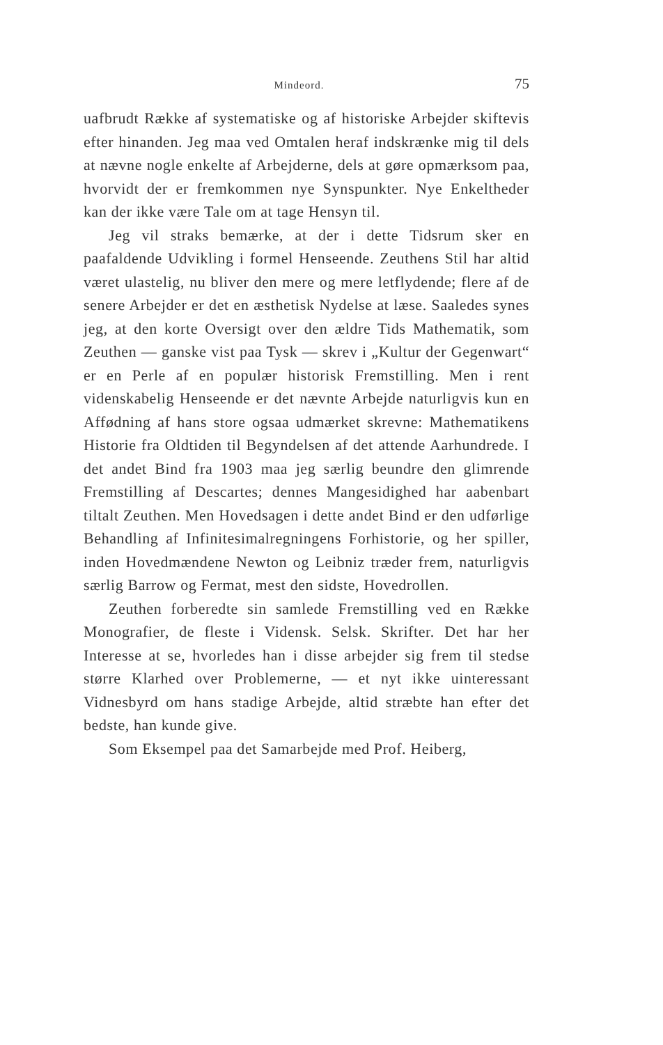Mindeord. 75
uafbrudt Række af systematiske og af historiske Arbejder skiftevis efter hinanden. Jeg maa ved Omtalen heraf indskrænke mig til dels at nævne nogle enkelte af Arbejderne, dels at gøre opmærksom paa, hvorvidt der er fremkommen nye Synspunkter. Nye Enkeltheder kan der ikke være Tale om at tage Hensyn til.
Jeg vil straks bemærke, at der i dette Tidsrum sker en paafaldende Udvikling i formel Henseende. Zeuthens Stil har altid været ulastelig, nu bliver den mere og mere letflydende; flere af de senere Arbejder er det en æsthetisk Nydelse at læse. Saaledes synes jeg, at den korte Oversigt over den ældre Tids Mathematik, som Zeuthen — ganske vist paa Tysk — skrev i „Kultur der Gegenwart“ er en Perle af en populær historisk Fremstilling. Men i rent videnskabelig Henseende er det nævnte Arbejde naturligvis kun en Affødning af hans store ogsaa udmærket skrevne: Mathematikens Historie fra Oldtiden til Begyndelsen af det attende Aarhundrede. I det andet Bind fra 1903 maa jeg særlig beundre den glimrende Fremstilling af Descartes; dennes Mangesidighed har aabenbart tiltalt Zeuthen. Men Hovedsagen i dette andet Bind er den udførlige Behandling af Infinitesimalregningens Forhistorie, og her spiller, inden Hovedmændene Newton og Leibniz træder frem, naturligvis særlig Barrow og Fermat, mest den sidste, Hovedrollen.
Zeuthen forberedte sin samlede Fremstilling ved en Række Monografier, de fleste i Vidensk. Selsk. Skrifter. Det har her Interesse at se, hvorledes han i disse arbejder sig frem til stedse større Klarhed over Problemerne, — et nyt ikke uinteressant Vidnesbyrd om hans stadige Arbejde, altid stræbte han efter det bedste, han kunde give.
Som Eksempel paa det Samarbejde med Prof. Heiberg,